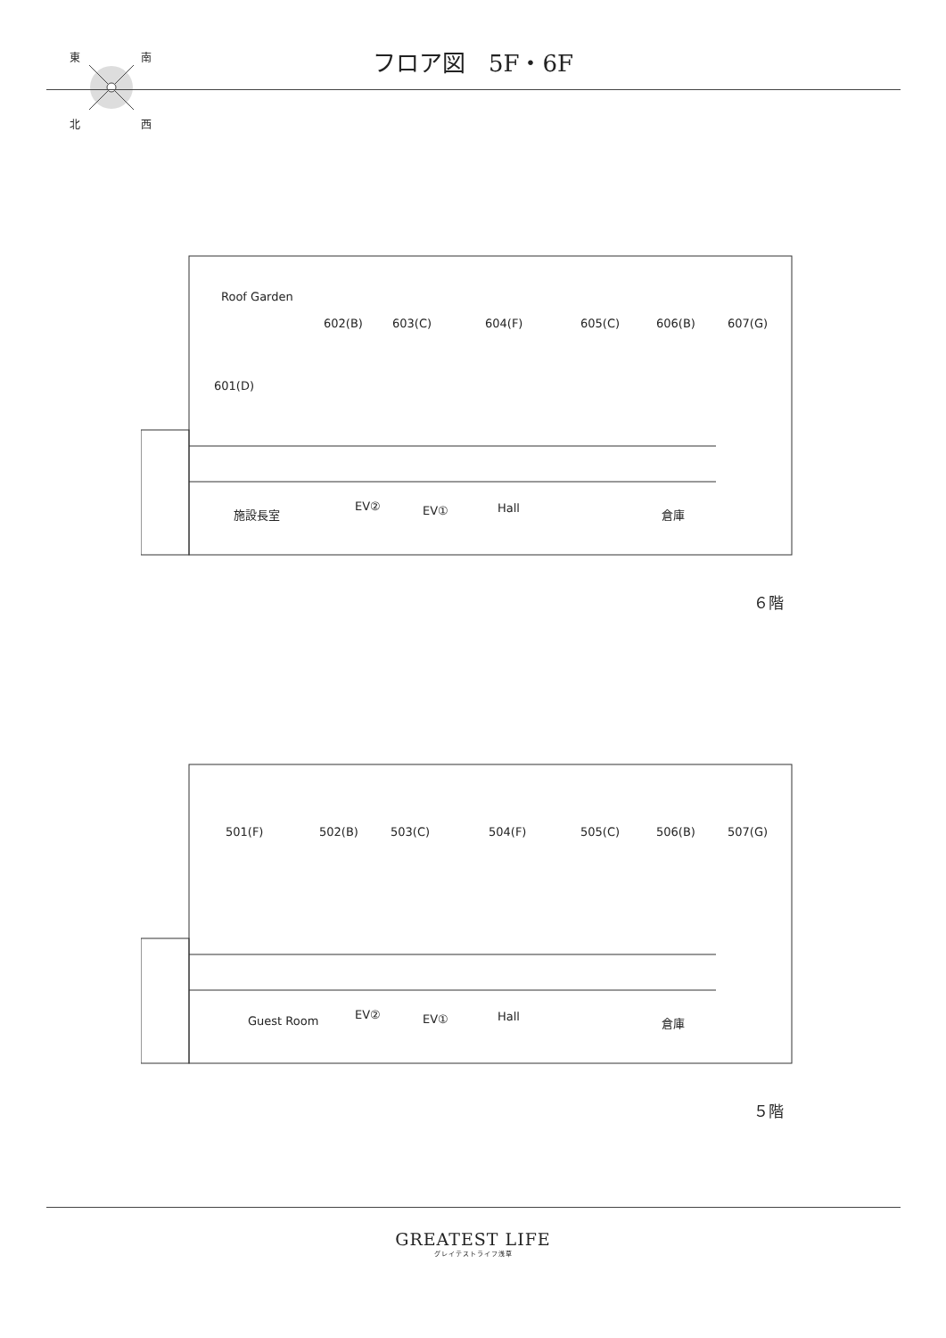東 南
北 西
フロア図　5F・6F
Roof Garden
602(B) 603(C) 604(F) 605(C) 606(B) 607(G)
601(D)
施設長室 EV② EV① Hall 倉庫
６階
501(F) 502(B) 503(C) 504(F) 505(C) 506(B) 507(G)
Guest Room EV② EV① Hall 倉庫
５階
GREATEST LIFE
グレイテストライフ浅草